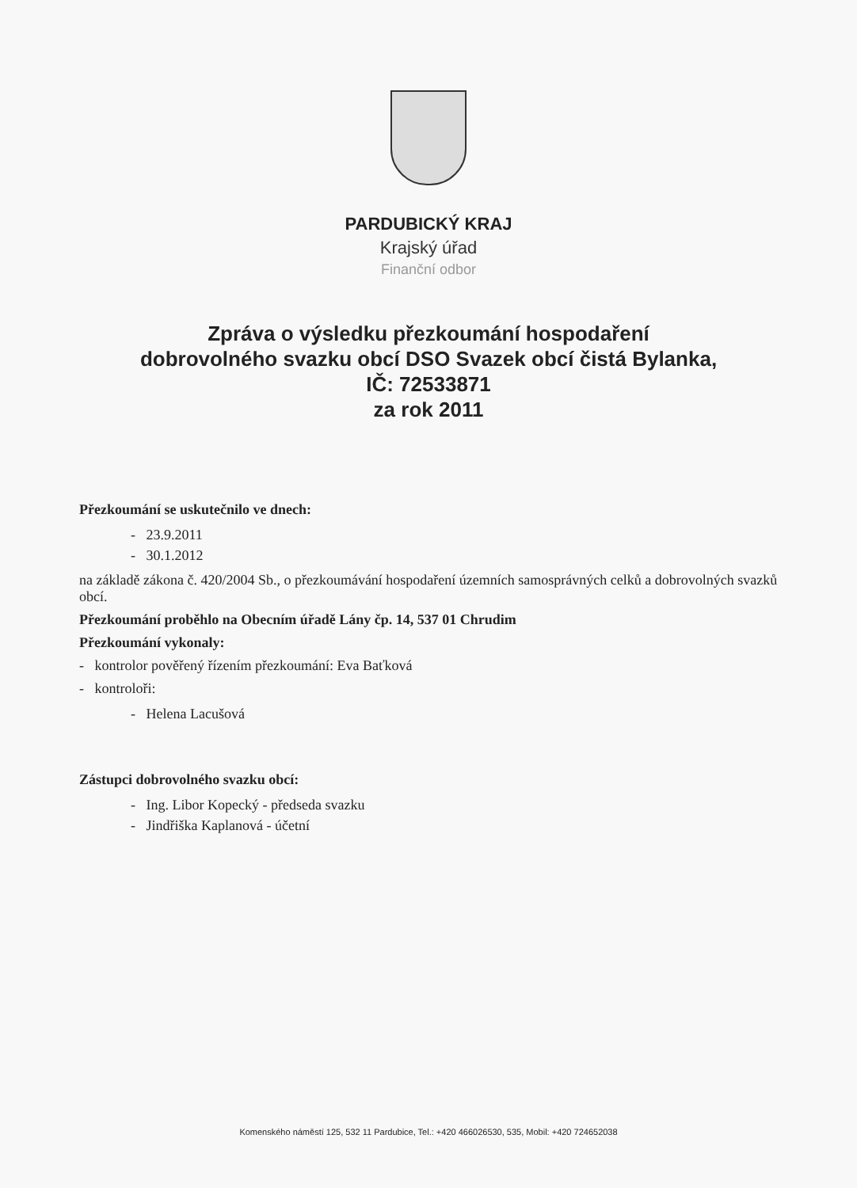PARDUBICKÝ KRAJ
Krajský úřad
Finanční odbor
Zpráva o výsledku přezkoumání hospodaření
dobrovolného svazku obcí DSO Svazek obcí čistá Bylanka,
IČ: 72533871
za rok 2011
Přezkoumání se uskutečnilo ve dnech:
- 23.9.2011
- 30.1.2012
na základě zákona č. 420/2004 Sb., o přezkoumávání hospodaření územních samosprávných celků a dobrovolných svazků obcí.
Přezkoumání proběhlo na Obecním úřadě Lány čp. 14, 537 01 Chrudim
Přezkoumání vykonaly:
- kontrolor pověřený řízením přezkoumání: Eva Baťková
- kontroloři:
- Helena Lacušová
Zástupci dobrovolného svazku obcí:
- Ing. Libor Kopecký - předseda svazku
- Jindřiška Kaplanová - účetní
Komenského náměstí 125, 532 11 Pardubice, Tel.: +420 466026530, 535, Mobil: +420 724652038